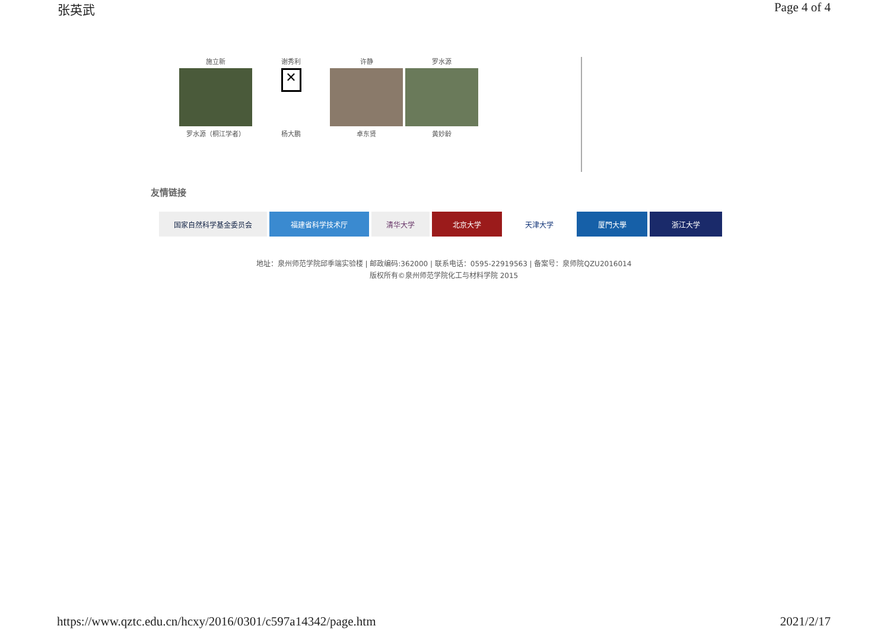张英武 Page 4 of 4
施立新
谢秀利
许静
罗水源
✕
罗水源（桐江学者）
杨大鹏
卓东贤
黄妙龄
友情链接
国家自然科学基金委员会 福建省科学技术厅 清华大学 北京大学 天津大学 厦門大學 浙江大学
地址：泉州师范学院邱季端实验楼 | 邮政编码:362000 | 联系电话：0595-22919563 | 备案号：泉师院QZU2016014
版权所有©泉州师范学院化工与材料学院 2015
https://www.qztc.edu.cn/hcxy/2016/0301/c597a14342/page.htm 2021/2/17